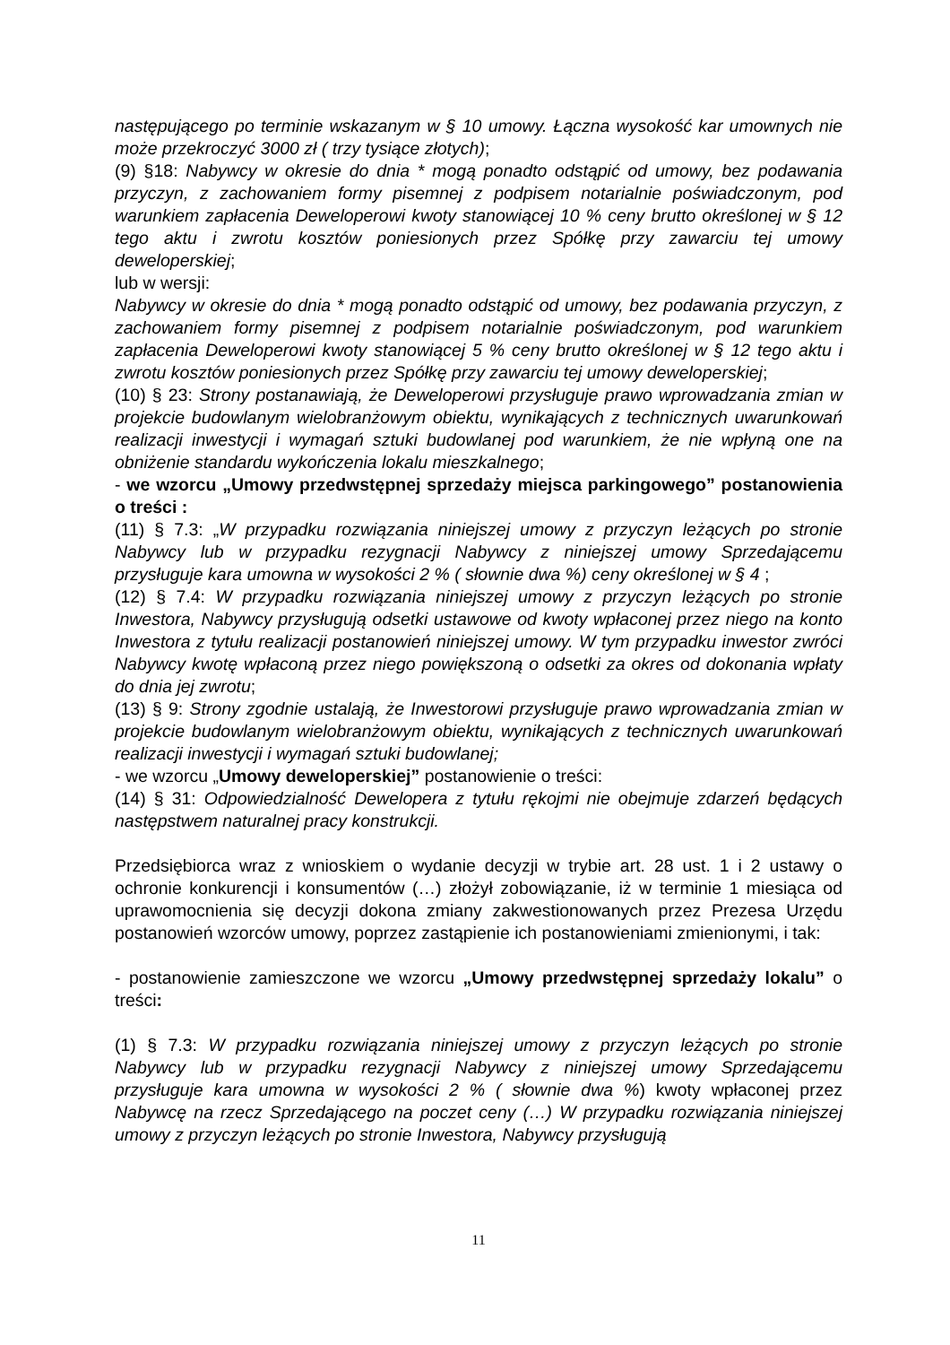następującego po terminie wskazanym w § 10 umowy. Łączna wysokość kar umownych nie może przekroczyć 3000 zł ( trzy tysiące złotych);
(9) §18: Nabywcy w okresie do dnia * mogą ponadto odstąpić od umowy, bez podawania przyczyn, z zachowaniem formy pisemnej z podpisem notarialnie poświadczonym, pod warunkiem zapłacenia Deweloperowi kwoty stanowiącej 10 % ceny brutto określonej w § 12 tego aktu i zwrotu kosztów poniesionych przez Spółkę przy zawarciu tej umowy deweloperskiej;
lub w wersji:
Nabywcy w okresie do dnia * mogą ponadto odstąpić od umowy, bez podawania przyczyn, z zachowaniem formy pisemnej z podpisem notarialnie poświadczonym, pod warunkiem zapłacenia Deweloperowi kwoty stanowiącej 5 % ceny brutto określonej w § 12 tego aktu i zwrotu kosztów poniesionych przez Spółkę przy zawarciu tej umowy deweloperskiej;
(10) § 23: Strony postanawiają, że Deweloperowi przysługuje prawo wprowadzania zmian w projekcie budowlanym wielobranżowym obiektu, wynikających z technicznych uwarunkowań realizacji inwestycji i wymagań sztuki budowlanej pod warunkiem, że nie wpłyną one na obniżenie standardu wykończenia lokalu mieszkalnego;
- we wzorcu „Umowy przedwstępnej sprzedaży miejsca parkingowego” postanowienia o treści :
(11) § 7.3: „W przypadku rozwiązania niniejszej umowy z przyczyn leżących po stronie Nabywcy lub w przypadku rezygnacji Nabywcy z niniejszej umowy Sprzedającemu przysługuje kara umowna w wysokości 2 % ( słownie dwa %) ceny określonej w § 4 ;
(12) § 7.4: W przypadku rozwiązania niniejszej umowy z przyczyn leżących po stronie Inwestora, Nabywcy przysługują odsetki ustawowe od kwoty wpłaconej przez niego na konto Inwestora z tytułu realizacji postanowień niniejszej umowy. W tym przypadku inwestor zwróci Nabywcy kwotę wpłaconą przez niego powiększoną o odsetki za okres od dokonania wpłaty do dnia jej zwrotu;
(13) § 9: Strony zgodnie ustalają, że Inwestorowi przysługuje prawo wprowadzania zmian w projekcie budowlanym wielobranżowym obiektu, wynikających z technicznych uwarunkowań realizacji inwestycji i wymagań sztuki budowlanej;
- we wzorcu „Umowy deweloperskiej” postanowienie o treści:
(14) § 31: Odpowiedzialność Dewelopera z tytułu rękojmi nie obejmuje zdarzeń będących następstwem naturalnej pracy konstrukcji.
Przedsiębiorca wraz z wnioskiem o wydanie decyzji w trybie art. 28 ust. 1 i 2 ustawy o ochronie konkurencji i konsumentów (…) złożył zobowiązanie, iż w terminie 1 miesiąca od uprawomocnienia się decyzji dokona zmiany zakwestionowanych przez Prezesa Urzędu postanowień wzorców umowy, poprzez zastąpienie ich postanowieniami zmienionymi, i tak:
- postanowienie zamieszczone we wzorcu „Umowy przedwstępnej sprzedaży lokalu” o treści:
(1) § 7.3: W przypadku rozwiązania niniejszej umowy z przyczyn leżących po stronie Nabywcy lub w przypadku rezygnacji Nabywcy z niniejszej umowy Sprzedającemu przysługuje kara umowna w wysokości 2 % ( słownie dwa %) kwoty wpłaconej przez Nabywcę na rzecz Sprzedającego na poczet ceny (…) W przypadku rozwiązania niniejszej umowy z przyczyn leżących po stronie Inwestora, Nabywcy przysługują
11